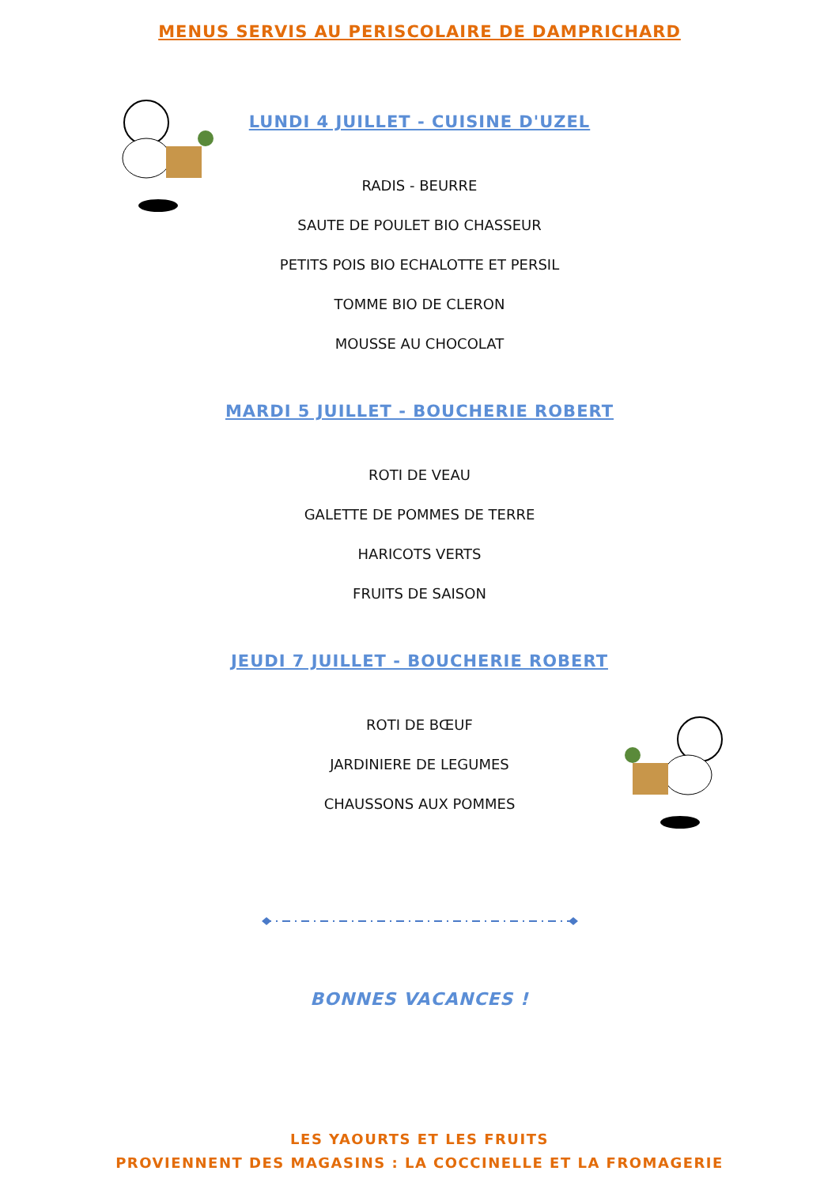MENUS SERVIS AU PERISCOLAIRE DE DAMPRICHARD
LUNDI 4 JUILLET - CUISINE D'UZEL
RADIS - BEURRE
SAUTE DE POULET BIO CHASSEUR
PETITS POIS BIO ECHALOTTE ET PERSIL
TOMME BIO DE CLERON
MOUSSE AU CHOCOLAT
MARDI 5 JUILLET - BOUCHERIE ROBERT
ROTI DE VEAU
GALETTE DE POMMES DE TERRE
HARICOTS VERTS
FRUITS DE SAISON
JEUDI 7 JUILLET - BOUCHERIE ROBERT
ROTI DE BŒUF
JARDINIERE DE LEGUMES
CHAUSSONS AUX POMMES
BONNES VACANCES !
LES YAOURTS ET LES FRUITS
PROVIENNENT DES MAGASINS : LA COCCINELLE ET LA FROMAGERIE